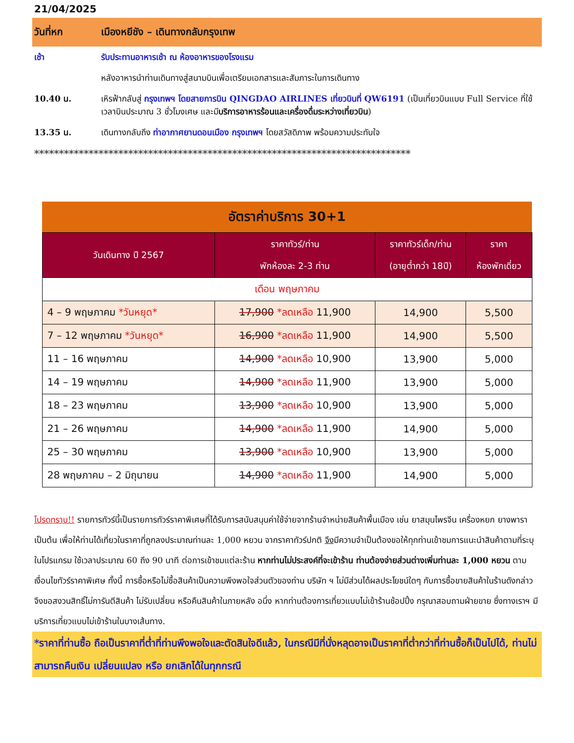21/04/2025
วันที่หก เมืองหยีชัง – เดินทางกลับกรุงเทพ
เช้า รับประทานอาหารเช้า ณ ห้องอาหารของโรงแรม
หลังอาหารนำท่านเดินทางสู่สนามบินเพื่อเตรียมเอกสารและสัมภาระในการเดินทาง
10.40 น. เหิรฟ้ากลับสู่ กรุงเทพฯ โดยสายการบิน QINGDAO AIRLINES เที่ยวบินที่ QW6191 (เป็นเที่ยวบินแบบ Full Service ที่ใช้เวลาบินประมาณ 3 ชั่วโมงเศษ และมีบริการอาหารร้อนและเครื่องดื่มระหว่างเที่ยวบิน)
13.35 น. เดินทางกลับถึง ท่าอากาศยานดอนเมือง กรุงเทพฯ โดยสวัสดิภาพ พร้อมความประทับใจ
****************************************************************************
| อัตราค่าบริการ 30+1 | | | |
| --- | --- | --- | --- |
| วันเดินทาง ปี 2567 | ราคาทัวร์/ท่าน พักห้องละ 2-3 ท่าน | ราคาทัวร์เด็ก/ท่าน (อายุต่ำกว่า 18ปี) | ราคา ห้องพักเดี่ยว |
| เดือน พฤษภาคม | | | |
| 4 – 9 พฤษภาคม *วันหยุด* | 17,900 *ลดเหลือ 11,900 | 14,900 | 5,500 |
| 7 – 12 พฤษภาคม *วันหยุด* | 16,900 *ลดเหลือ 11,900 | 14,900 | 5,500 |
| 11 – 16 พฤษภาคม | 14,900 *ลดเหลือ 10,900 | 13,900 | 5,000 |
| 14 – 19 พฤษภาคม | 14,900 *ลดเหลือ 11,900 | 13,900 | 5,000 |
| 18 – 23 พฤษภาคม | 13,900 *ลดเหลือ 10,900 | 13,900 | 5,000 |
| 21 – 26 พฤษภาคม | 14,900 *ลดเหลือ 11,900 | 14,900 | 5,000 |
| 25 – 30 พฤษภาคม | 13,900 *ลดเหลือ 10,900 | 13,900 | 5,000 |
| 28 พฤษภาคม – 2 มิถุนายน | 14,900 *ลดเหลือ 11,900 | 14,900 | 5,000 |
โปรดทราบ!! รายการทัวร์นี้เป็นรายการทัวร์ราคาพิเศษที่ได้รับการสนับสนุนค่าใช้จ่ายจากร้านจำหน่ายสินค้าพื้นเมือง เช่น ยาสมุนไพรจีน เครื่องหยก ยางพารา เป็นต้น เพื่อให้ท่านได้เที่ยวในราคาที่ถูกลงประมาณท่านละ 1,000 หยวน จากราคาทัวร์ปกติ จึงมีความจำเป็นต้องขอให้ทุกท่านเข้าชมการแนะนำสินค้าตามที่ระบุในโปรแกรม ใช้เวลาประมาณ 60 ถึง 90 นาที ต่อการเข้าชมแต่ละร้าน หากท่านไม่ประสงค์ที่จะเข้าร้าน ท่านต้องจ่ายส่วนต่างเพิ่มท่านละ 1,000 หยวน ตามเงื่อนไขทัวร์ราคาพิเศษ ทั้งนี้ การซื้อหรือไม่ซื้อสินค้าเป็นความพึงพอใจส่วนตัวของท่าน บริษัท ฯ ไม่มีส่วนได้ผลประโยชน์ใดๆ กับการซื้อขายสินค้าในร้านดังกล่าว จึงขอสงวนสิทธิ์ไม่การันตีสินค้า ไม่รับเปลี่ยน หรือคืนสินค้าในภายหลัง อนึ่ง หากท่านต้องการเที่ยวแบบไม่เข้าร้านช้อปปิ้ง กรุณาสอบถามฝ่ายขาย ซึ่งทางเราฯ มีบริการเที่ยวแบบไม่เข้าร้านในบางเส้นทาง.
*ราคาที่ท่านซื้อ ถือเป็นราคาที่ต่ำที่ท่านพึงพอใจและตัดสินใจดีแล้ว, ในกรณีมีที่นั่งหลุดอาจเป็นราคาที่ต่ำกว่าที่ท่านซื้อก็เป็นไปได้, ท่านไม่สามารถคืนเงิน เปลี่ยนแปลง หรือ ยกเลิกได้ในทุกกรณี